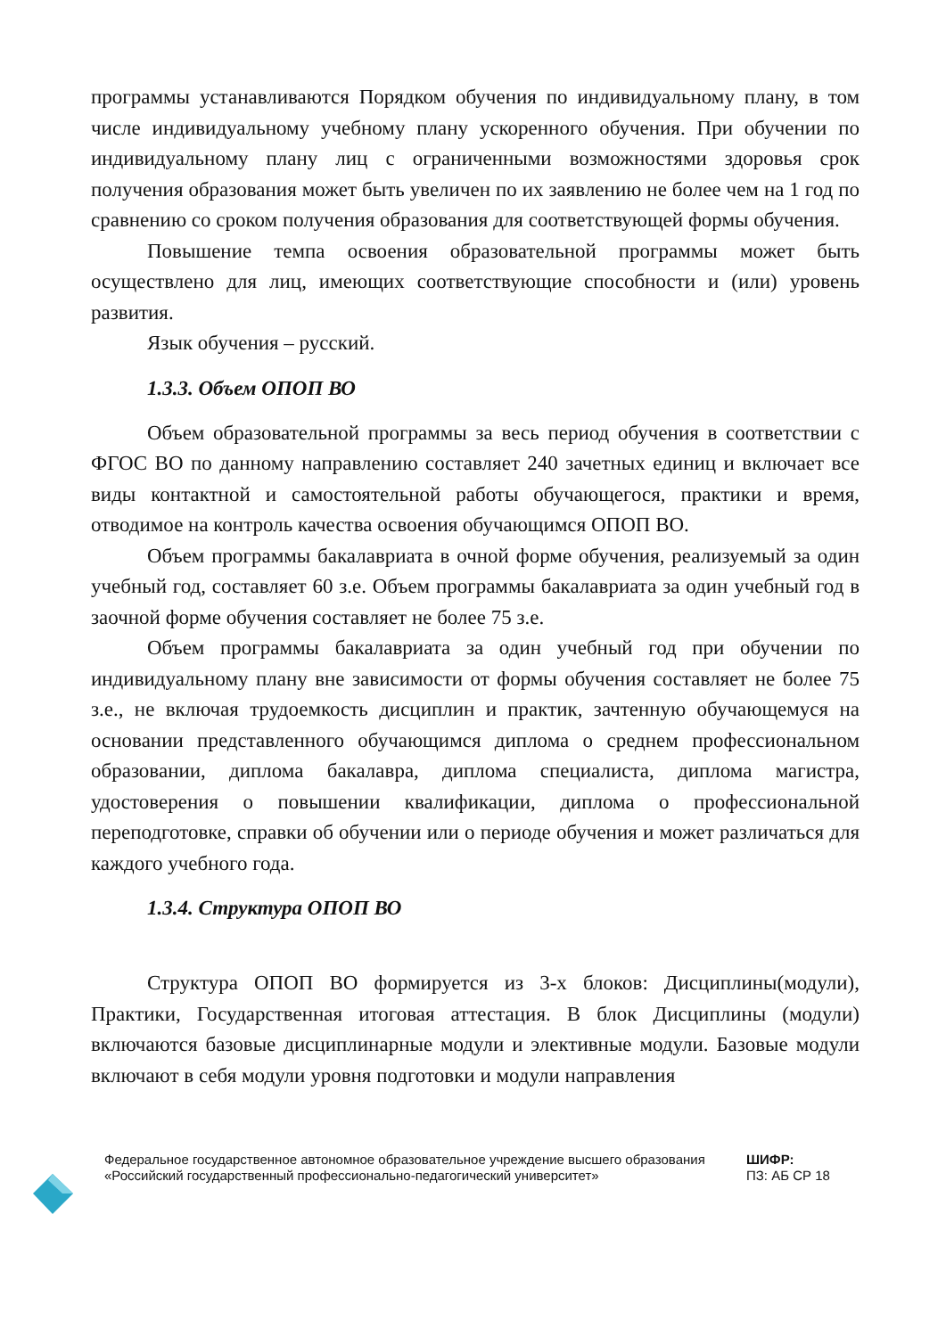программы устанавливаются Порядком обучения по индивидуальному плану, в том числе индивидуальному учебному плану ускоренного обучения. При обучении по индивидуальному плану лиц с ограниченными возможностями здоровья срок получения образования может быть увеличен по их заявлению не более чем на 1 год по сравнению со сроком получения образования для соответствующей формы обучения.
Повышение темпа освоения образовательной программы может быть осуществлено для лиц, имеющих соответствующие способности и (или) уровень развития.
Язык обучения – русский.
1.3.3. Объем ОПОП ВО
Объем образовательной программы за весь период обучения в соответствии с ФГОС ВО по данному направлению составляет 240 зачетных единиц и включает все виды контактной и самостоятельной работы обучающегося, практики и время, отводимое на контроль качества освоения обучающимся ОПОП ВО.
Объем программы бакалавриата в очной форме обучения, реализуемый за один учебный год, составляет 60 з.е. Объем программы бакалавриата за один учебный год в заочной форме обучения составляет не более 75 з.е.
Объем программы бакалавриата за один учебный год при обучении по индивидуальному плану вне зависимости от формы обучения составляет не более 75 з.е., не включая трудоемкость дисциплин и практик, зачтенную обучающемуся на основании представленного обучающимся диплома о среднем профессиональном образовании, диплома бакалавра, диплома специалиста, диплома магистра, удостоверения о повышении квалификации, диплома о профессиональной переподготовке, справки об обучении или о периоде обучения и может различаться для каждого учебного года.
1.3.4. Структура ОПОП ВО
Структура ОПОП ВО формируется из 3-х блоков: Дисциплины(модули), Практики, Государственная итоговая аттестация. В блок Дисциплины (модули) включаются базовые дисциплинарные модули и элективные модули. Базовые модули включают в себя модули уровня подготовки и модули направления
Федеральное государственное автономное образовательное учреждение высшего образования «Российский государственный профессионально-педагогический университет»
ШИФР:
ПЗ: АБ СР 18